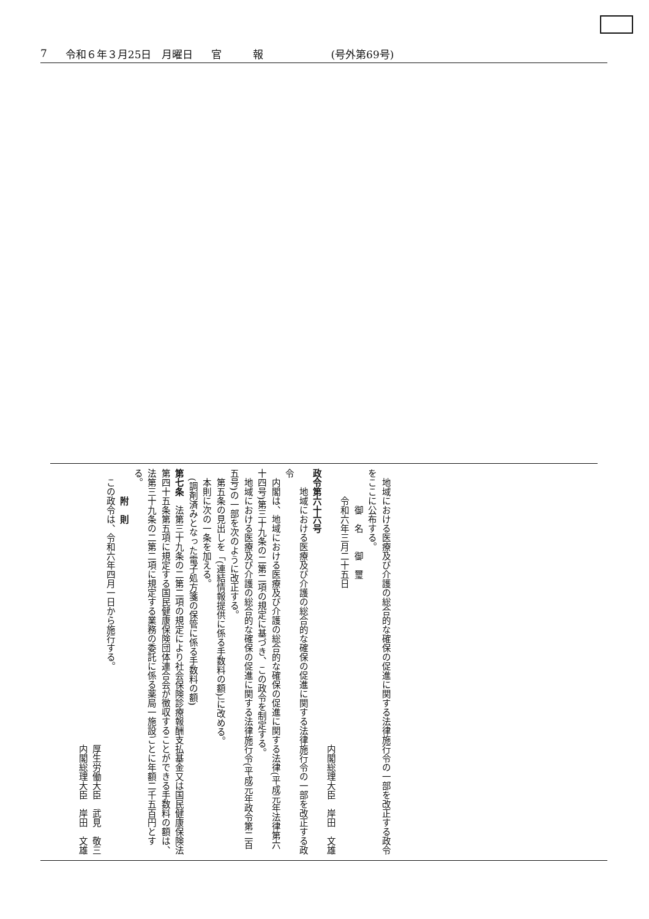7 令和６年３月25日　月曜日 官　　　報 (号外第69号)
　地域における医療及び介護の総合的な確保の促進に関する法律施行令の一部を改正する政令をここに公布する。
　　　　御　名　　御　璽
　　　令和六年三月二十五日
内閣総理大臣　岸田　文雄　
政令第六十六号
　　地域における医療及び介護の総合的な確保の促進に関する法律施行令の一部を改正する政令
　内閣は、地域における医療及び介護の総合的な確保の促進に関する法律(平成元年法律第六十四号)第三十九条の二第二項の規定に基づき、この政令を制定する。
　地域における医療及び介護の総合的な確保の促進に関する法律施行令(平成元年政令第二百五号)の一部を次のように改正する。
　第五条の見出しを「(連結情報提供に係る手数料の額)」に改める。
　本則に次の一条を加える。
　(調剤済みとなった電子処方箋の保管に係る手数料の額)
第七条　法第三十九条の二第二項の規定により社会保険診療報酬支払基金又は国民健康保険法第四十五条第五項に規定する国民健康保険団体連合会が徴収することができる手数料の額は、法第三十九条の二第二項に規定する業務の委託に係る薬局一施設ごとに年額二千五百円とする。
　　　附　則
　この政令は、令和六年四月一日から施行する。
厚生労働大臣　武見　敬三　
内閣総理大臣　岸田　文雄